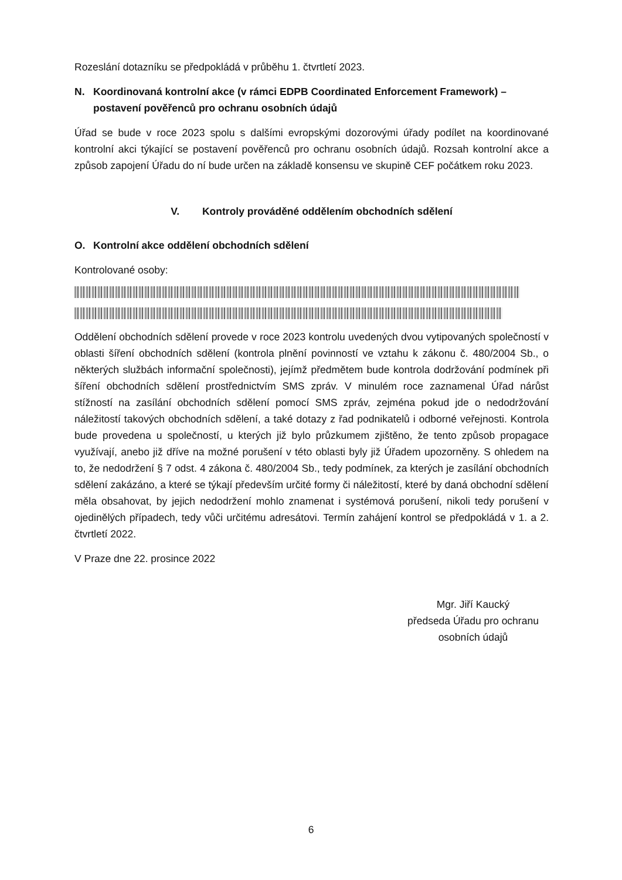Rozeslání dotazníku se předpokládá v průběhu 1. čtvrtletí 2023.
N. Koordinovaná kontrolní akce (v rámci EDPB Coordinated Enforcement Framework) – postavení pověřenců pro ochranu osobních údajů
Úřad se bude v roce 2023 spolu s dalšími evropskými dozorovými úřady podílet na koordinované kontrolní akci týkající se postavení pověřenců pro ochranu osobních údajů. Rozsah kontrolní akce a způsob zapojení Úřadu do ní bude určen na základě konsensu ve skupině CEF počátkem roku 2023.
V. Kontroly prováděné oddělením obchodních sdělení
O. Kontrolní akce oddělení obchodních sdělení
Kontrolované osoby:
Oddělení obchodních sdělení provede v roce 2023 kontrolu uvedených dvou vytipovaných společností v oblasti šíření obchodních sdělení (kontrola plnění povinností ve vztahu k zákonu č. 480/2004 Sb., o některých službách informační společnosti), jejímž předmětem bude kontrola dodržování podmínek při šíření obchodních sdělení prostřednictvím SMS zpráv. V minulém roce zaznamenal Úřad nárůst stížností na zasílání obchodních sdělení pomocí SMS zpráv, zejména pokud jde o nedodržování náležitostí takových obchodních sdělení, a také dotazy z řad podnikatelů i odborné veřejnosti. Kontrola bude provedena u společností, u kterých již bylo průzkumem zjištěno, že tento způsob propagace využívají, anebo již dříve na možné porušení v této oblasti byly již Úřadem upozorněny. S ohledem na to, že nedodržení § 7 odst. 4 zákona č. 480/2004 Sb., tedy podmínek, za kterých je zasílání obchodních sdělení zakázáno, a které se týkají především určité formy či náležitostí, které by daná obchodní sdělení měla obsahovat, by jejich nedodržení mohlo znamenat i systémová porušení, nikoli tedy porušení v ojedinělých případech, tedy vůči určitému adresátovi. Termín zahájení kontrol se předpokládá v 1. a 2. čtvrtletí 2022.
V Praze dne 22. prosince 2022
Mgr. Jiří Kaucký
předseda Úřadu pro ochranu
osobních údajů
6